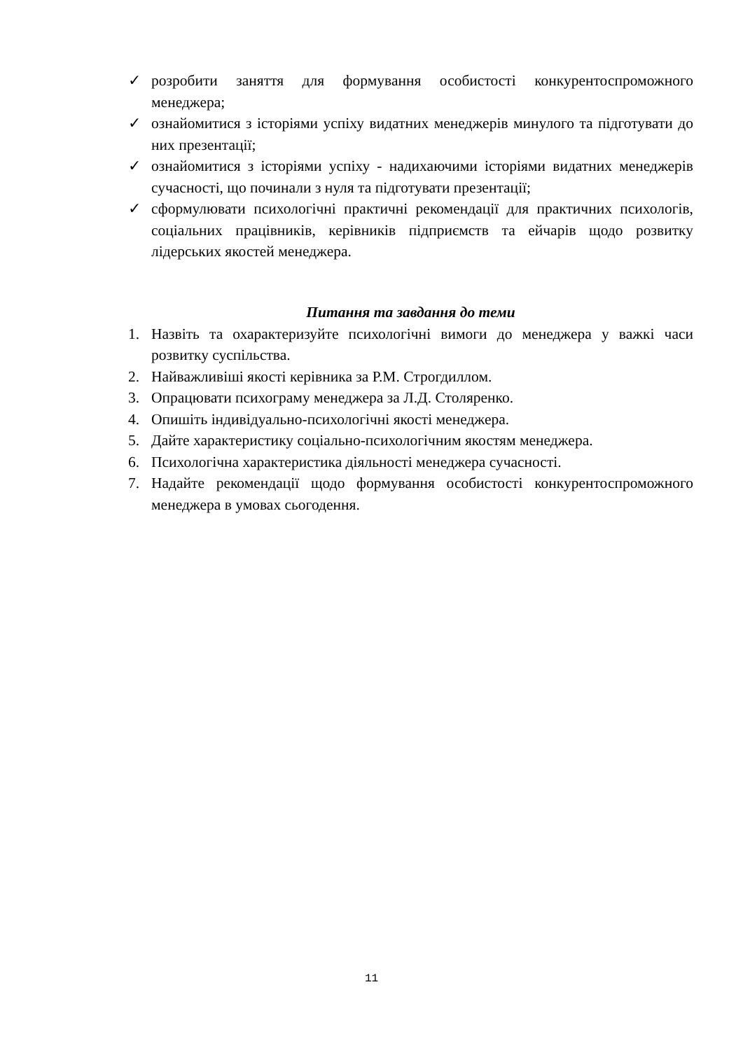✓ розробити заняття для формування особистості конкурентоспроможного менеджера;
✓ ознайомитися з історіями успіху видатних менеджерів минулого та підготувати до них презентації;
✓ ознайомитися з історіями успіху - надихаючими історіями видатних менеджерів сучасності, що починали з нуля та підготувати презентації;
✓ сформулювати психологічні практичні рекомендації для практичних психологів, соціальних працівників, керівників підприємств та ейчарів щодо розвитку лідерських якостей менеджера.
Питання та завдання до теми
1. Назвіть та охарактеризуйте психологічні вимоги до менеджера у важкі часи розвитку суспільства.
2. Найважливіші якості керівника за Р.М. Строгдиллом.
3. Опрацювати психограму менеджера за Л.Д. Столяренко.
4. Опишіть індивідуально-психологічні якості менеджера.
5. Дайте характеристику соціально-психологічним якостям менеджера.
6. Психологічна характеристика діяльності менеджера сучасності.
7. Надайте рекомендації щодо формування особистості конкурентоспроможного менеджера в умовах сьогодення.
11